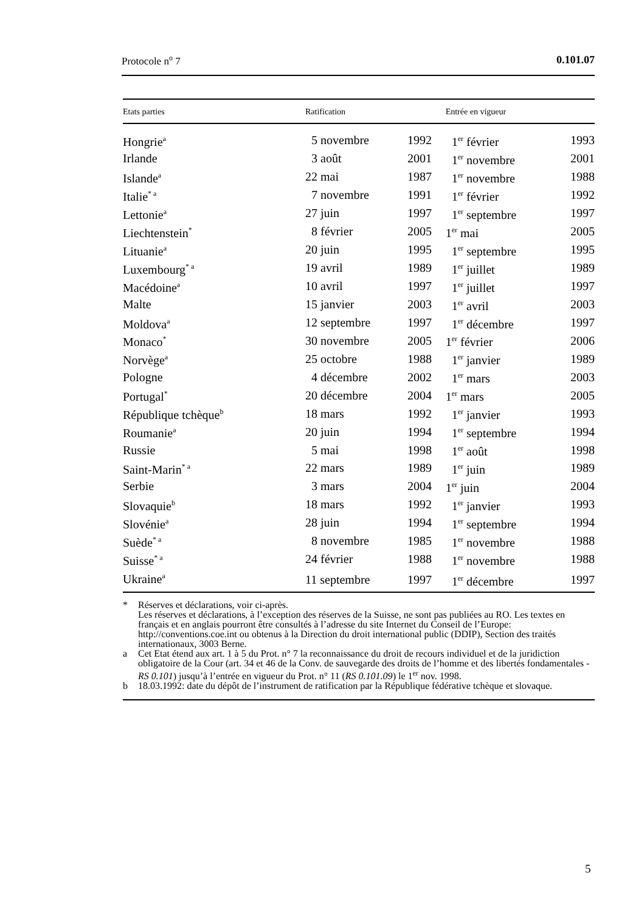Protocole n<sup>o</sup> 7 0.101.07
| Etats parties | Ratification | | Entrée en vigueur | |
| --- | --- | --- | --- | --- |
| Hongrie<sup>a</sup> | 5 novembre | 1992 | 1<sup>er</sup> février | 1993 |
| Irlande | 3 août | 2001 | 1<sup>er</sup> novembre | 2001 |
| Islande<sup>a</sup> | 22 mai | 1987 | 1<sup>er</sup> novembre | 1988 |
| Italie<sup>* a</sup> | 7 novembre | 1991 | 1<sup>er</sup> février | 1992 |
| Lettonie<sup>a</sup> | 27 juin | 1997 | 1<sup>er</sup> septembre | 1997 |
| Liechtenstein<sup>*</sup> | 8 février | 2005 | 1<sup>er</sup> mai | 2005 |
| Lituanie<sup>a</sup> | 20 juin | 1995 | 1<sup>er</sup> septembre | 1995 |
| Luxembourg<sup>* a</sup> | 19 avril | 1989 | 1<sup>er</sup> juillet | 1989 |
| Macédoine<sup>a</sup> | 10 avril | 1997 | 1<sup>er</sup> juillet | 1997 |
| Malte | 15 janvier | 2003 | 1<sup>er</sup> avril | 2003 |
| Moldova<sup>a</sup> | 12 septembre | 1997 | 1<sup>er</sup> décembre | 1997 |
| Monaco<sup>*</sup> | 30 novembre | 2005 | 1<sup>er</sup> février | 2006 |
| Norvège<sup>a</sup> | 25 octobre | 1988 | 1<sup>er</sup> janvier | 1989 |
| Pologne | 4 décembre | 2002 | 1<sup>er</sup> mars | 2003 |
| Portugal<sup>*</sup> | 20 décembre | 2004 | 1<sup>er</sup> mars | 2005 |
| République tchèque<sup>b</sup> | 18 mars | 1992 | 1<sup>er</sup> janvier | 1993 |
| Roumanie<sup>a</sup> | 20 juin | 1994 | 1<sup>er</sup> septembre | 1994 |
| Russie | 5 mai | 1998 | 1<sup>er</sup> août | 1998 |
| Saint-Marin<sup>* a</sup> | 22 mars | 1989 | 1<sup>er</sup> juin | 1989 |
| Serbie | 3 mars | 2004 | 1<sup>er</sup> juin | 2004 |
| Slovaquie<sup>b</sup> | 18 mars | 1992 | 1<sup>er</sup> janvier | 1993 |
| Slovénie<sup>a</sup> | 28 juin | 1994 | 1<sup>er</sup> septembre | 1994 |
| Suède<sup>* a</sup> | 8 novembre | 1985 | 1<sup>er</sup> novembre | 1988 |
| Suisse<sup>* a</sup> | 24 février | 1988 | 1<sup>er</sup> novembre | 1988 |
| Ukraine<sup>a</sup> | 11 septembre | 1997 | 1<sup>er</sup> décembre | 1997 |
* Réserves et déclarations, voir ci-après.
Les réserves et déclarations, à l’exception des réserves de la Suisse, ne sont pas publiées au RO. Les textes en français et en anglais pourront être consultés à l’adresse du site Internet du Conseil de l’Europe: http://conventions.coe.int ou obtenus à la Direction du droit international public (DDIP), Section des traités internationaux, 3003 Berne.
a Cet Etat étend aux art. 1 à 5 du Prot. n° 7 la reconnaissance du droit de recours individuel et de la juridiction obligatoire de la Cour (art. 34 et 46 de la Conv. de sauvegarde des droits de l’homme et des libertés fondamentales - RS 0.101) jusqu’à l’entrée en vigueur du Prot. n° 11 (RS 0.101.09) le 1<sup>er</sup> nov. 1998.
b 18.03.1992: date du dépôt de l’instrument de ratification par la République fédérative tchèque et slovaque.
5